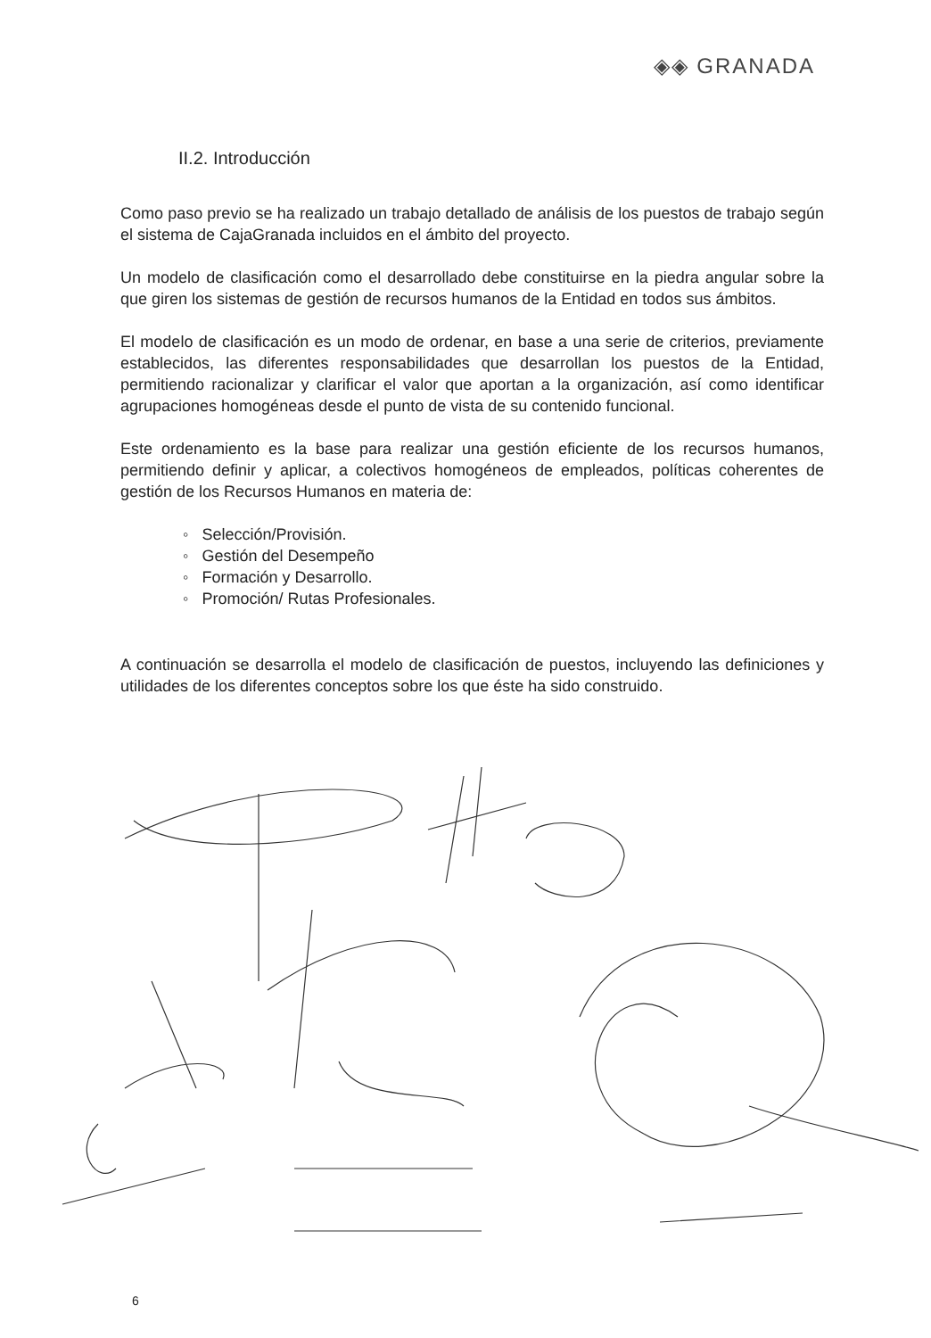◈◈ GRANADA
II.2. Introducción
Como paso previo se ha realizado un trabajo detallado de análisis de los puestos de trabajo según el sistema de CajaGranada incluidos en el ámbito del proyecto.
Un modelo de clasificación como el desarrollado debe constituirse en la piedra angular sobre la que giren los sistemas de gestión de recursos humanos de la Entidad en todos sus ámbitos.
El modelo de clasificación es un modo de ordenar, en base a una serie de criterios, previamente establecidos, las diferentes responsabilidades que desarrollan los puestos de la Entidad, permitiendo racionalizar y clarificar el valor que aportan a la organización, así como identificar agrupaciones homogéneas desde el punto de vista de su contenido funcional.
Este ordenamiento es la base para realizar una gestión eficiente de los recursos humanos, permitiendo definir y aplicar, a colectivos homogéneos de empleados, políticas coherentes de gestión de los Recursos Humanos en materia de:
◦ Selección/Provisión.
◦ Gestión del Desempeño
◦ Formación y Desarrollo.
◦ Promoción/ Rutas Profesionales.
A continuación se desarrolla el modelo de clasificación de puestos, incluyendo las definiciones y utilidades de los diferentes conceptos sobre los que éste ha sido construido.
6